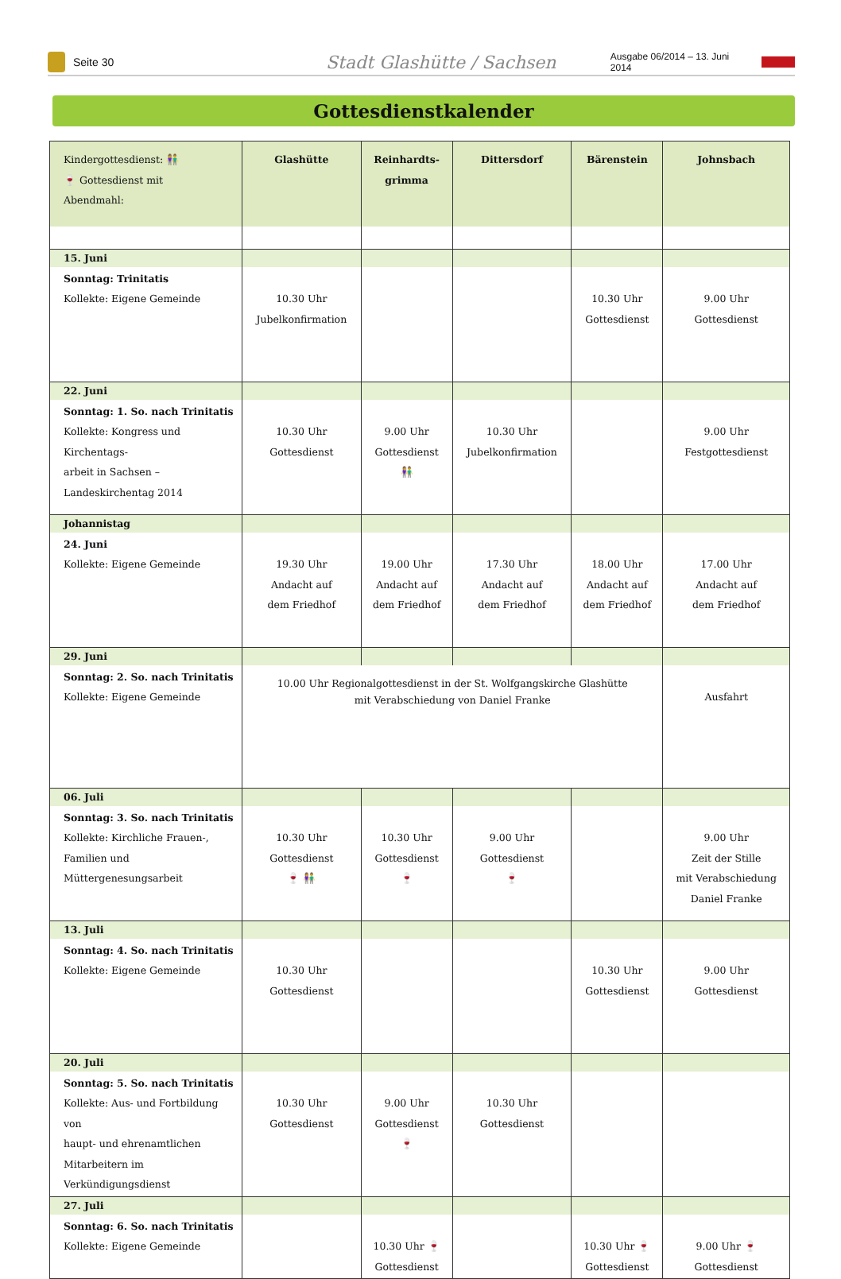Seite 30
Stadt Glashütte / Sachsen
Ausgabe 06/2014 – 13. Juni 2014
Gottesdienstkalender
| Kindergottesdienst: 👫 🍷 Gottesdienst mit Abendmahl: | Glashütte | Reinhardts- grimma | Dittersdorf | Bärenstein | Johnsbach |
| --- | --- | --- | --- | --- | --- |
| 15. Juni | | | | | |
| Sonntag: Trinitatis Kollekte: Eigene Gemeinde | 10.30 Uhr Jubelkonfirmation | | | 10.30 Uhr Gottesdienst | 9.00 Uhr Gottesdienst |
| 22. Juni | | | | | |
| Sonntag: 1. So. nach Trinitatis Kollekte: Kongress und Kirchentags- arbeit in Sachsen – Landeskirchentag 2014 | 10.30 Uhr Gottesdienst | 9.00 Uhr Gottesdienst 👫 | 10.30 Uhr Jubelkonfirmation | | 9.00 Uhr Festgottesdienst |
| Johannistag | | | | | |
| 24. Juni Kollekte: Eigene Gemeinde | 19.30 Uhr Andacht auf dem Friedhof | 19.00 Uhr Andacht auf dem Friedhof | 17.30 Uhr Andacht auf dem Friedhof | 18.00 Uhr Andacht auf dem Friedhof | 17.00 Uhr Andacht auf dem Friedhof |
| 29. Juni | | | | | |
| Sonntag: 2. So. nach Trinitatis Kollekte: Eigene Gemeinde | 10.00 Uhr Regionalgottesdienst in der St. Wolfgangskirche Glashütte mit Verabschiedung von Daniel Franke | | | | Ausfahrt |
| 06. Juli | | | | | |
| Sonntag: 3. So. nach Trinitatis Kollekte: Kirchliche Frauen-, Familien und Müttergenesungsarbeit | 10.30 Uhr Gottesdienst 🍷 👫 | 10.30 Uhr Gottesdienst 🍷 | 9.00 Uhr Gottesdienst 🍷 | | 9.00 Uhr Zeit der Stille mit Verabschiedung Daniel Franke |
| 13. Juli | | | | | |
| Sonntag: 4. So. nach Trinitatis Kollekte: Eigene Gemeinde | 10.30 Uhr Gottesdienst | | | 10.30 Uhr Gottesdienst | 9.00 Uhr Gottesdienst |
| 20. Juli | | | | | |
| Sonntag: 5. So. nach Trinitatis Kollekte: Aus- und Fortbildung von haupt- und ehrenamtlichen Mitarbeitern im Verkündigungsdienst | 10.30 Uhr Gottesdienst | 9.00 Uhr Gottesdienst 🍷 | 10.30 Uhr Gottesdienst | | |
| 27. Juli | | | | | |
| Sonntag: 6. So. nach Trinitatis Kollekte: Eigene Gemeinde | | 10.30 Uhr 🍷 Gottesdienst | | 10.30 Uhr 🍷 Gottesdienst | 9.00 Uhr 🍷 Gottesdienst |